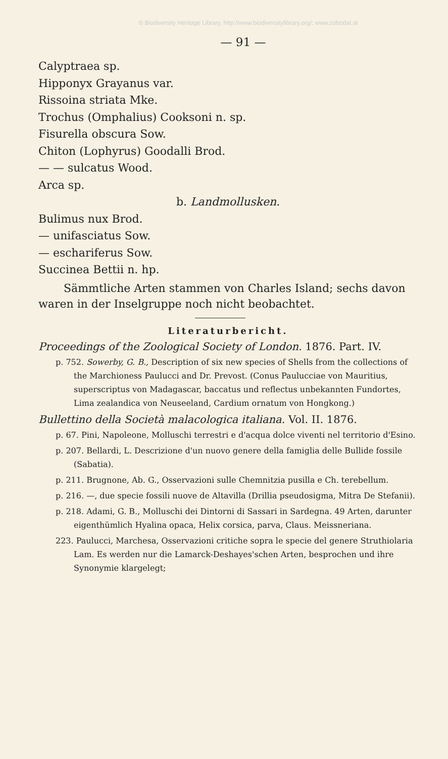© Biodiversity Heritage Library, http://www.biodiversitylibrary.org/; www.zobodat.at
— 91 —
Calyptraea sp.
Hipponyx Grayanus var.
Rissoina striata Mke.
Trochus (Omphalius) Cooksoni n. sp.
Fisurella obscura Sow.
Chiton (Lophyrus) Goodalli Brod.
— — sulcatus Wood.
Arca sp.
b. Landmollusken.
Bulimus nux Brod.
— unifasciatus Sow.
— eschariferus Sow.
Succinea Bettii n. hp.
Sämmtliche Arten stammen von Charles Island; sechs davon waren in der Inselgruppe noch nicht beobachtet.
Literaturbericht.
Proceedings of the Zoological Society of London. 1876. Part. IV.
p. 752. Sowerby, G. B., Description of six new species of Shells from the collections of the Marchioness Paulucci and Dr. Prevost. (Conus Paulucciae von Mauritius, superscriptus von Madagascar, baccatus und reflectus unbekannten Fundortes, Lima zealandica von Neuseeland, Cardium ornatum von Hongkong.)
Bullettino della Società malacologica italiana. Vol. II. 1876.
p. 67. Pini, Napoleone, Molluschi terrestri e d'acqua dolce viventi nel territorio d'Esino.
p. 207. Bellardi, L. Descrizione d'un nuovo genere della famiglia delle Bullide fossile (Sabatia).
p. 211. Brugnone, Ab. G., Osservazioni sulle Chemnitzia pusilla e Ch. terebellum.
p. 216. —, due specie fossili nuove de Altavilla (Drillia pseudosigma, Mitra De Stefanii).
p. 218. Adami, G. B., Molluschi dei Dintorni di Sassari in Sardegna. 49 Arten, darunter eigenthümlich Hyalina opaca, Helix corsica, parva, Claus. Meissneriana.
223. Paulucci, Marchesa, Osservazioni critiche sopra le specie del genere Struthiolaria Lam. Es werden nur die Lamarck-Deshayes'schen Arten, besprochen und ihre Synonymie klargelegt;